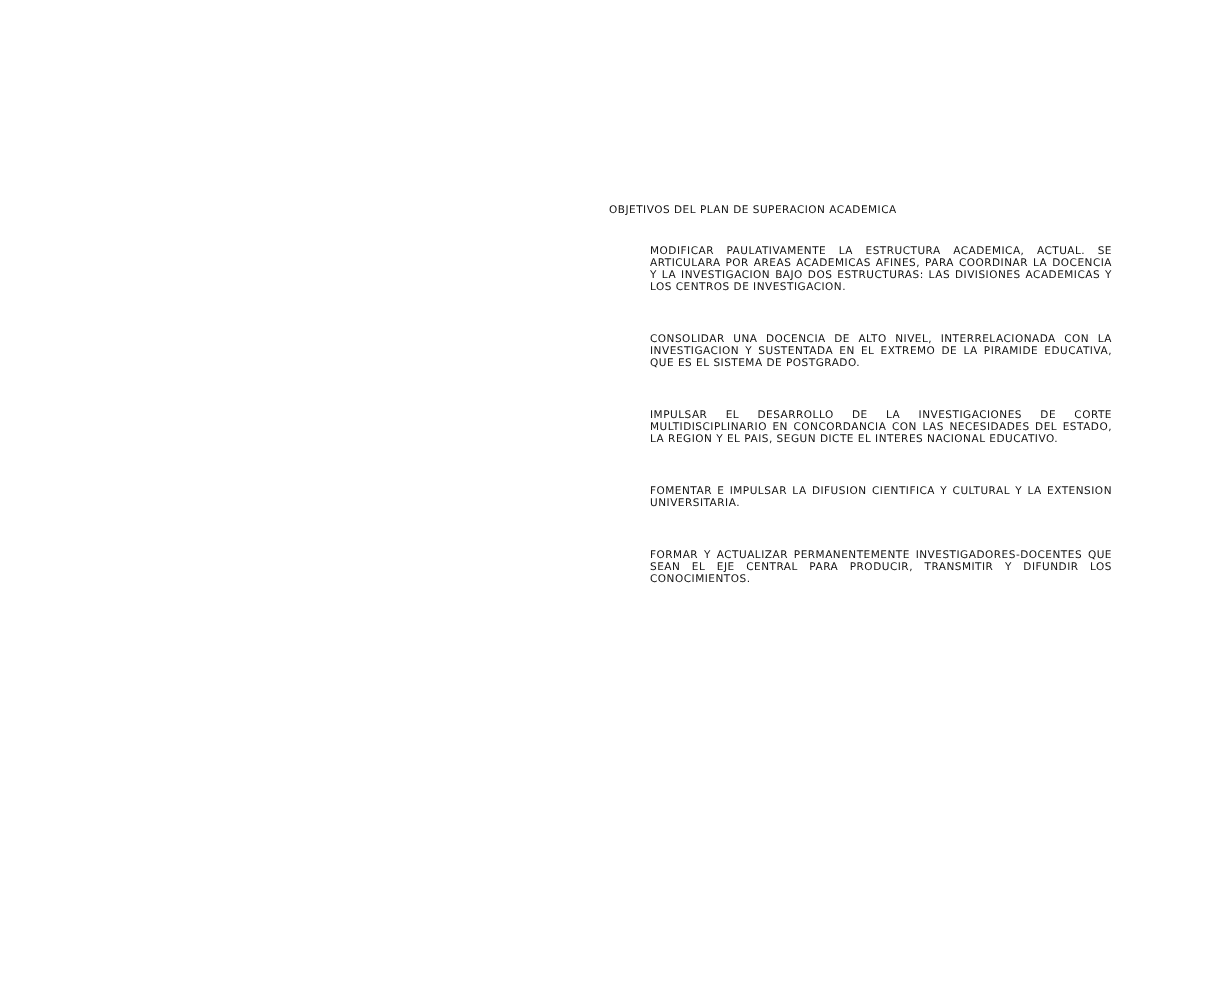OBJETIVOS DEL PLAN DE SUPERACION ACADEMICA
MODIFICAR PAULATIVAMENTE LA ESTRUCTURA ACADEMICA, ACTUAL. SE ARTICULARA POR AREAS ACADEMICAS AFINES, PARA COORDINAR LA DOCENCIA Y LA INVESTIGACION BAJO DOS ESTRUCTURAS: LAS DIVISIONES ACADEMICAS Y LOS CENTROS DE INVESTIGACION.
CONSOLIDAR UNA DOCENCIA DE ALTO NIVEL, INTERRELACIONADA CON LA INVESTIGACION Y SUSTENTADA EN EL EXTREMO DE LA PIRAMIDE EDUCATIVA, QUE ES EL SISTEMA DE POSTGRADO.
IMPULSAR EL DESARROLLO DE LA INVESTIGACIONES DE CORTE MULTIDISCIPLINARIO EN CONCORDANCIA CON LAS NECESIDADES DEL ESTADO, LA REGION Y EL PAIS, SEGUN DICTE EL INTERES NACIONAL EDUCATIVO.
FOMENTAR E IMPULSAR LA DIFUSION CIENTIFICA Y CULTURAL Y LA EXTENSION UNIVERSITARIA.
FORMAR Y ACTUALIZAR PERMANENTEMENTE INVESTIGADORES-DOCENTES QUE SEAN EL EJE CENTRAL PARA PRODUCIR, TRANSMITIR Y DIFUNDIR LOS CONOCIMIENTOS.